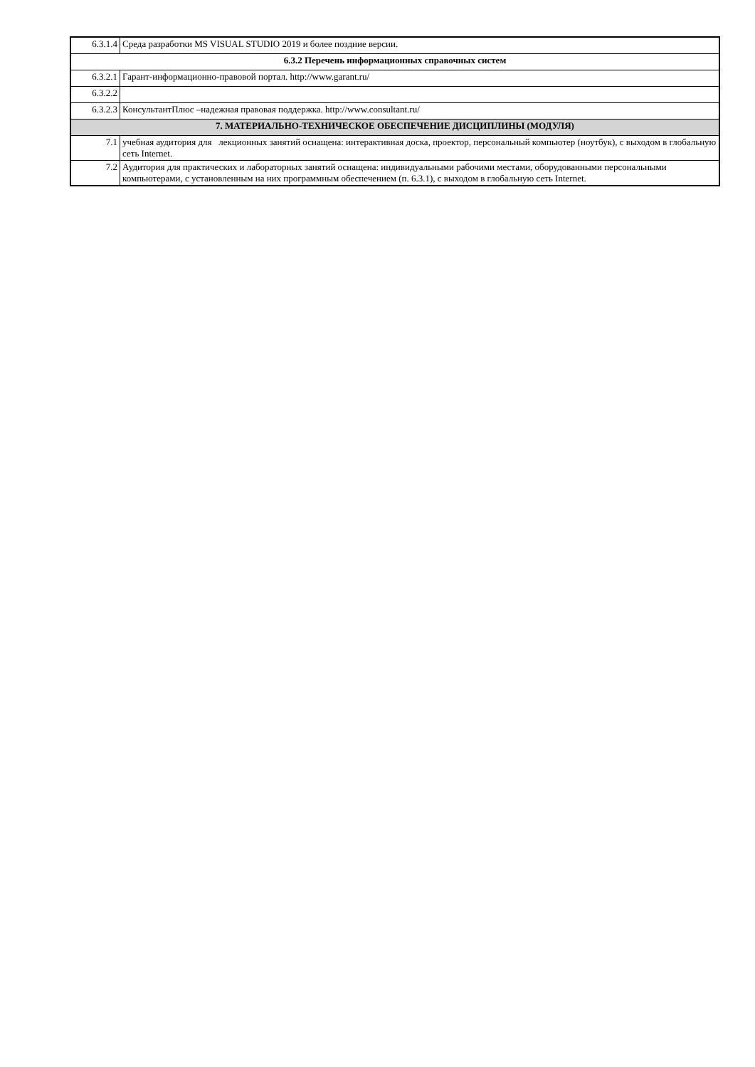| 6.3.1.4 | Среда разработки MS VISUAL STUDIO 2019 и более поздние версии. |
| 6.3.2 Перечень информационных справочных систем | |
| 6.3.2.1 | Гарант-информационно-правовой портал. http://www.garant.ru/ |
| 6.3.2.2 | |
| 6.3.2.3 | КонсультантПлюс –надежная правовая поддержка. http://www.consultant.ru/ |
| 7. МАТЕРИАЛЬНО-ТЕХНИЧЕСКОЕ ОБЕСПЕЧЕНИЕ ДИСЦИПЛИНЫ (МОДУЛЯ) | |
| 7.1 | учебная аудитория для лекционных занятий оснащена: интерактивная доска, проектор, персональный компьютер (ноутбук), с выходом в глобальную сеть Internet. |
| 7.2 | Аудитория для практических и лабораторных занятий оснащена: индивидуальными рабочими местами, оборудованными персональными компьютерами, с установленным на них программным обеспечением (п. 6.3.1), с выходом в глобальную сеть Internet. |